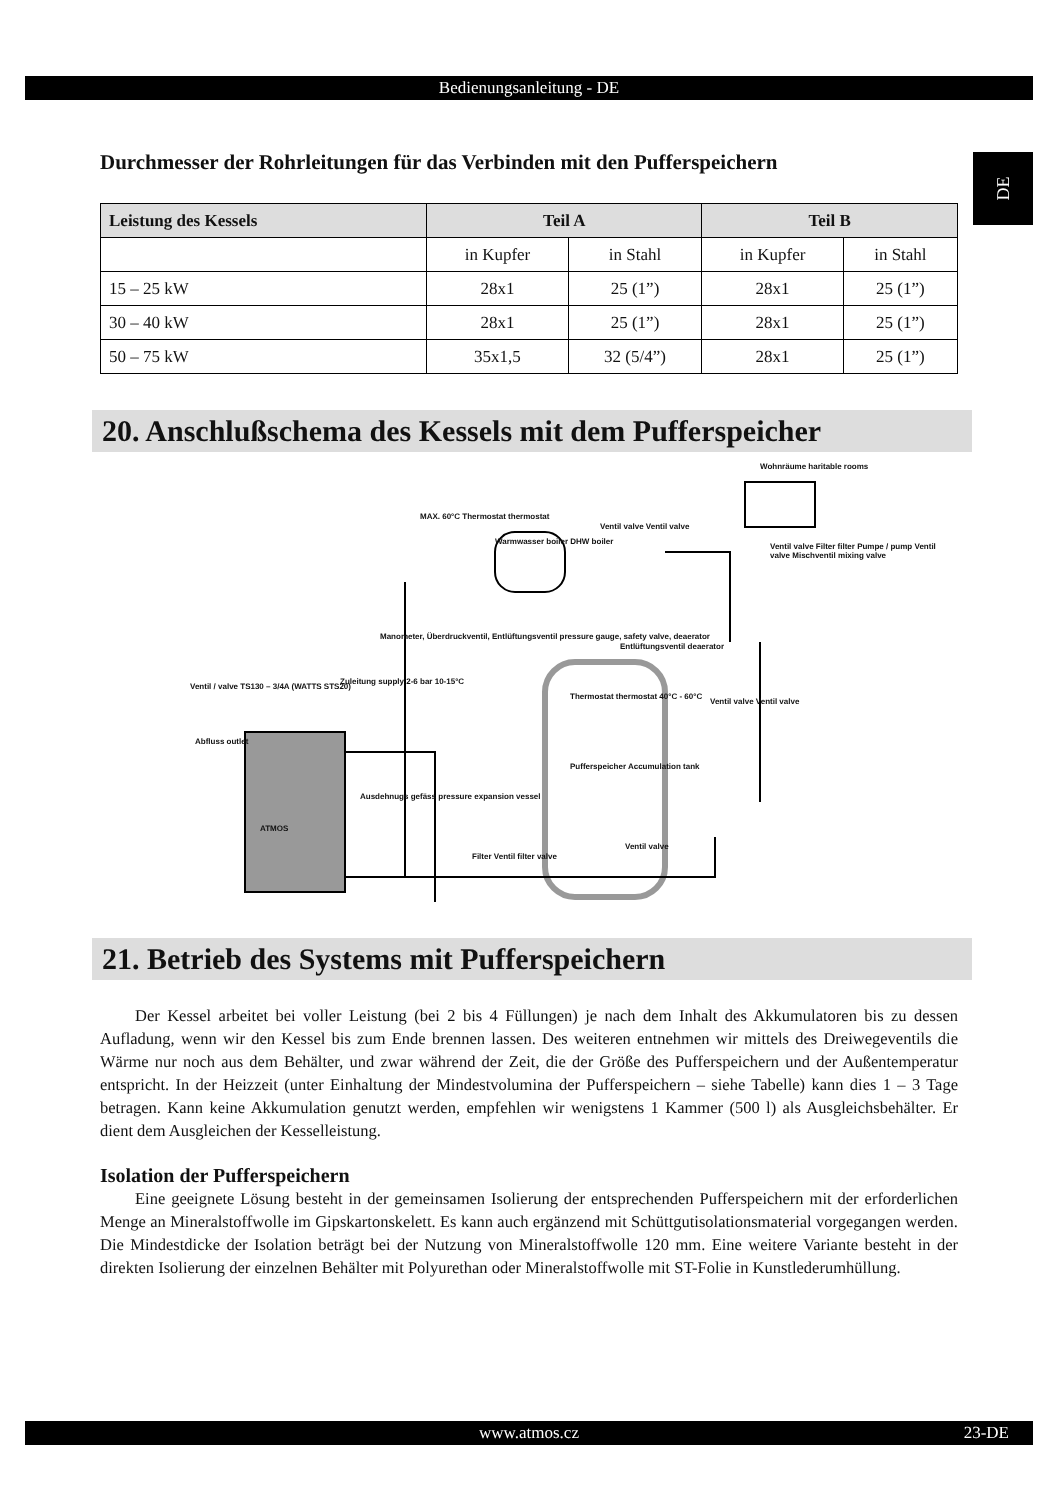Bedienungsanleitung - DE
DE
Durchmesser der Rohrleitungen für das Verbinden mit den Pufferspeichern
| Leistung des Kessels | Teil A | | Teil B | |
| --- | --- | --- | --- | --- |
| | in Kupfer | in Stahl | in Kupfer | in Stahl |
| 15 – 25 kW | 28x1 | 25 (1”) | 28x1 | 25 (1”) |
| 30 – 40 kW | 28x1 | 25 (1”) | 28x1 | 25 (1”) |
| 50 – 75 kW | 35x1,5 | 32 (5/4”) | 28x1 | 25 (1”) |
20. Anschlußschema des Kessels mit dem Pufferspeicher
Wohnräume haritable rooms
Warmwasser boiler DHW boiler
MAX. 60°C Thermostat thermostat
Ventil valve Ventil valve
Ventil valve Filter filter Pumpe / pump Ventil valve Mischventil mixing valve
Manometer, Überdruckventil, Entlüftungsventil pressure gauge, safety valve, deaerator
Entlüftungsventil deaerator
Ventil / valve TS130 – 3/4A (WATTS STS20)
Zuleitung supply 2-6 bar 10-15°C
Thermostat thermostat 40°C - 60°C
Ventil valve Ventil valve
Abfluss outlet
Pufferspeicher Accumulation tank
Ausdehnugs gefäss pressure expansion vessel
ATMOS
Filter Ventil filter valve
Ventil valve
21. Betrieb des Systems mit Pufferspeichern
Der Kessel arbeitet bei voller Leistung (bei 2 bis 4 Füllungen) je nach dem Inhalt des Akkumulatoren bis zu dessen Aufladung, wenn wir den Kessel bis zum Ende brennen lassen. Des weiteren entnehmen wir mittels des Dreiwegeventils die Wärme nur noch aus dem Behälter, und zwar während der Zeit, die der Größe des Pufferspeichern und der Außentemperatur entspricht. In der Heizzeit (unter Einhaltung der Mindestvolumina der Pufferspeichern – siehe Tabelle) kann dies 1 – 3 Tage betragen. Kann keine Akkumulation genutzt werden, empfehlen wir wenigstens 1 Kammer (500 l) als Ausgleichsbehälter. Er dient dem Ausgleichen der Kesselleistung.
Isolation der Pufferspeichern
Eine geeignete Lösung besteht in der gemeinsamen Isolierung der entsprechenden Pufferspeichern mit der erforderlichen Menge an Mineralstoffwolle im Gipskartonskelett. Es kann auch ergänzend mit Schüttgutisolationsmaterial vorgegangen werden. Die Mindestdicke der Isolation beträgt bei der Nutzung von Mineralstoffwolle 120 mm. Eine weitere Variante besteht in der direkten Isolierung der einzelnen Behälter mit Polyurethan oder Mineralstoffwolle mit ST-Folie in Kunstlederumhüllung.
www.atmos.cz 23-DE